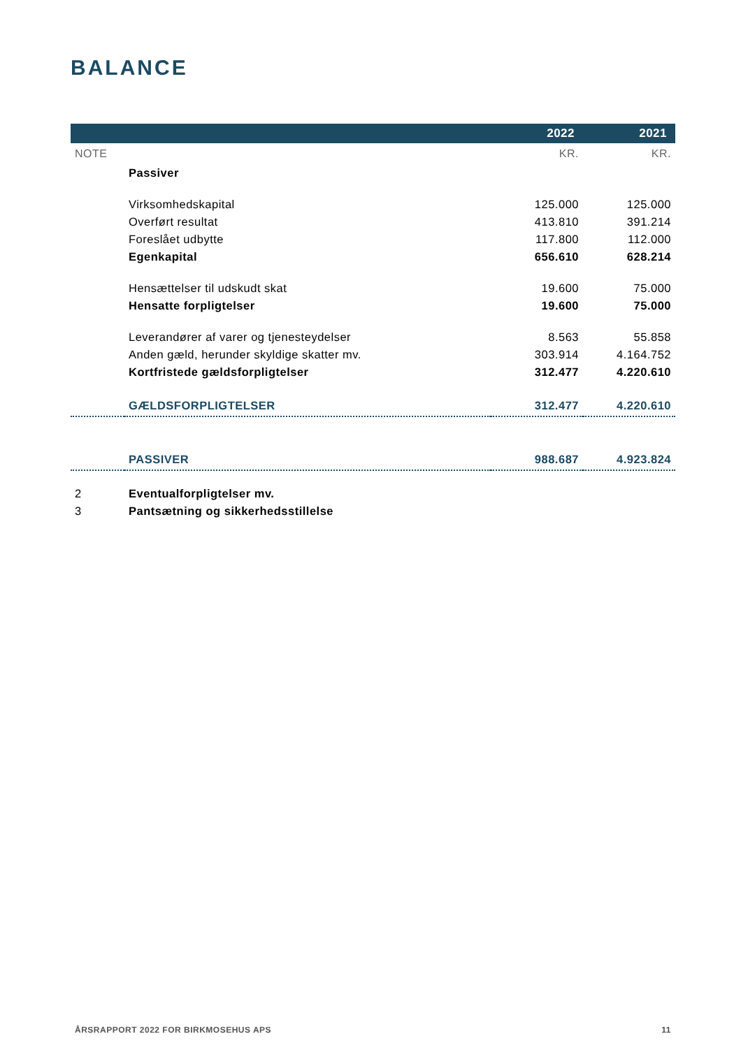BALANCE
| | | 2022 | 2021 |
| --- | --- | --- | --- |
| NOTE | | KR. | KR. |
| | Passiver | | |
| | Virksomhedskapital | 125.000 | 125.000 |
| | Overført resultat | 413.810 | 391.214 |
| | Foreslået udbytte | 117.800 | 112.000 |
| | Egenkapital | 656.610 | 628.214 |
| | Hensættelser til udskudt skat | 19.600 | 75.000 |
| | Hensatte forpligtelser | 19.600 | 75.000 |
| | Leverandører af varer og tjenesteydelser | 8.563 | 55.858 |
| | Anden gæld, herunder skyldige skatter mv. | 303.914 | 4.164.752 |
| | Kortfristede gældsforpligtelser | 312.477 | 4.220.610 |
| | GÆLDSFORPLIGTELSER | 312.477 | 4.220.610 |
| | PASSIVER | 988.687 | 4.923.824 |
| 2 | Eventualforpligtelser mv. | | |
| 3 | Pantsætning og sikkerhedsstillelse | | |
ÅRSRAPPORT 2022 FOR BIRKMOSEHUS APS 11